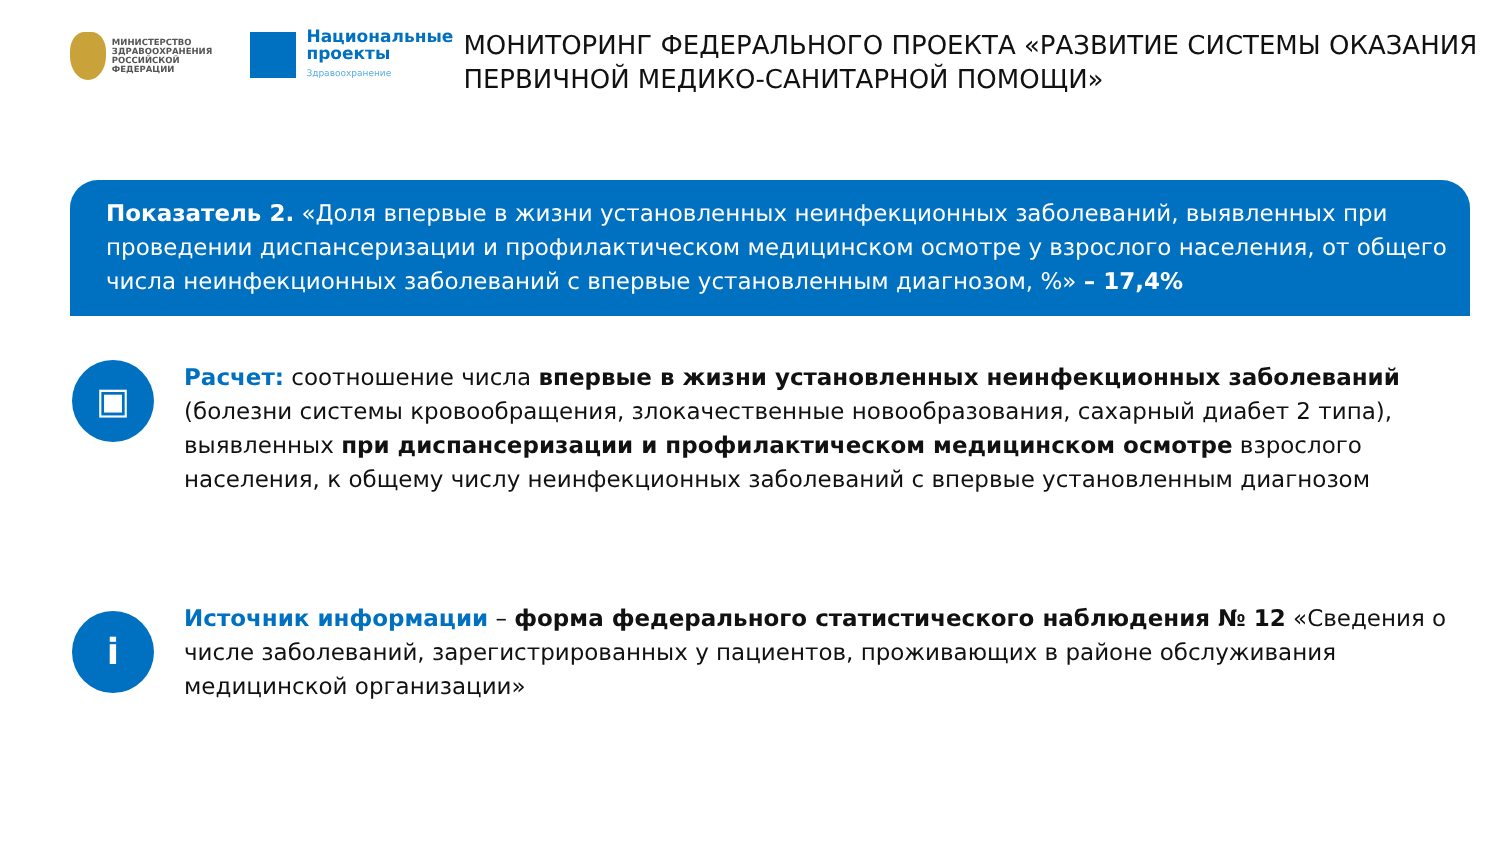МИНИСТЕРСТВО
ЗДРАВООХРАНЕНИЯ
РОССИЙСКОЙ ФЕДЕРАЦИИ
Национальные
проекты
Здравоохранение
МОНИТОРИНГ ФЕДЕРАЛЬНОГО ПРОЕКТА «РАЗВИТИЕ СИСТЕМЫ ОКАЗАНИЯ ПЕРВИЧНОЙ МЕДИКО-САНИТАРНОЙ ПОМОЩИ»
Показатель 2. «Доля впервые в жизни установленных неинфекционных заболеваний, выявленных при проведении диспансеризации и профилактическом медицинском осмотре у взрослого населения, от общего числа неинфекционных заболеваний с впервые установленным диагнозом, %» – 17,4%
▣
Расчет: соотношение числа впервые в жизни установленных неинфекционных заболеваний (болезни системы кровообращения, злокачественные новообразования, сахарный диабет 2 типа), выявленных при диспансеризации и профилактическом медицинском осмотре взрослого населения, к общему числу неинфекционных заболеваний с впервые установленным диагнозом
i
Источник информации – форма федерального статистического наблюдения № 12 «Сведения о числе заболеваний, зарегистрированных у пациентов, проживающих в районе обслуживания медицинской организации»